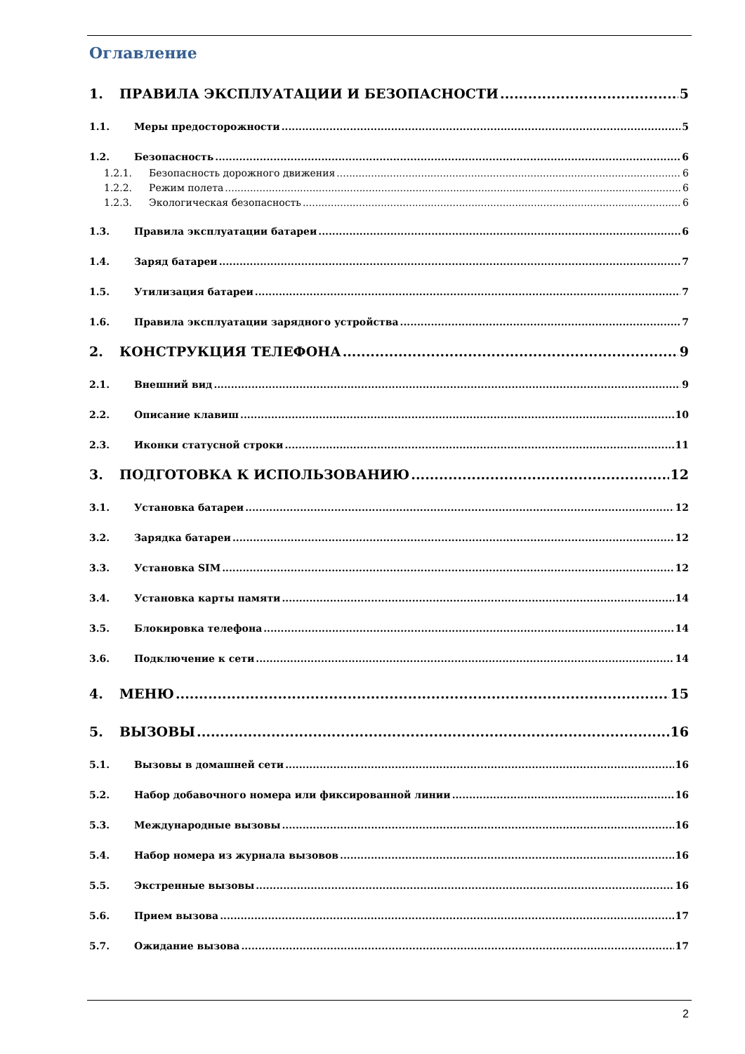Оглавление
1. ПРАВИЛА ЭКСПЛУАТАЦИИ И БЕЗОПАСНОСТИ 5
1.1. Меры предосторожности 5
1.2. Безопасность 6
1.2.1. Безопасность дорожного движения 6
1.2.2. Режим полета 6
1.2.3. Экологическая безопасность 6
1.3. Правила эксплуатации батареи 6
1.4. Заряд батареи 7
1.5. Утилизация батареи 7
1.6. Правила эксплуатации зарядного устройства 7
2. КОНСТРУКЦИЯ ТЕЛЕФОНА 9
2.1. Внешний вид 9
2.2. Описание клавиш 10
2.3. Иконки статусной строки 11
3. ПОДГОТОВКА К ИСПОЛЬЗОВАНИЮ 12
3.1. Установка батареи 12
3.2. Зарядка батареи 12
3.3. Установка SIM 12
3.4. Установка карты памяти 14
3.5. Блокировка телефона 14
3.6. Подключение к сети 14
4. МЕНЮ 15
5. ВЫЗОВЫ 16
5.1. Вызовы в домашней сети 16
5.2. Набор добавочного номера или фиксированной линии 16
5.3. Международные вызовы 16
5.4. Набор номера из журнала вызовов 16
5.5. Экстренные вызовы 16
5.6. Прием вызова 17
5.7. Ожидание вызова 17
2